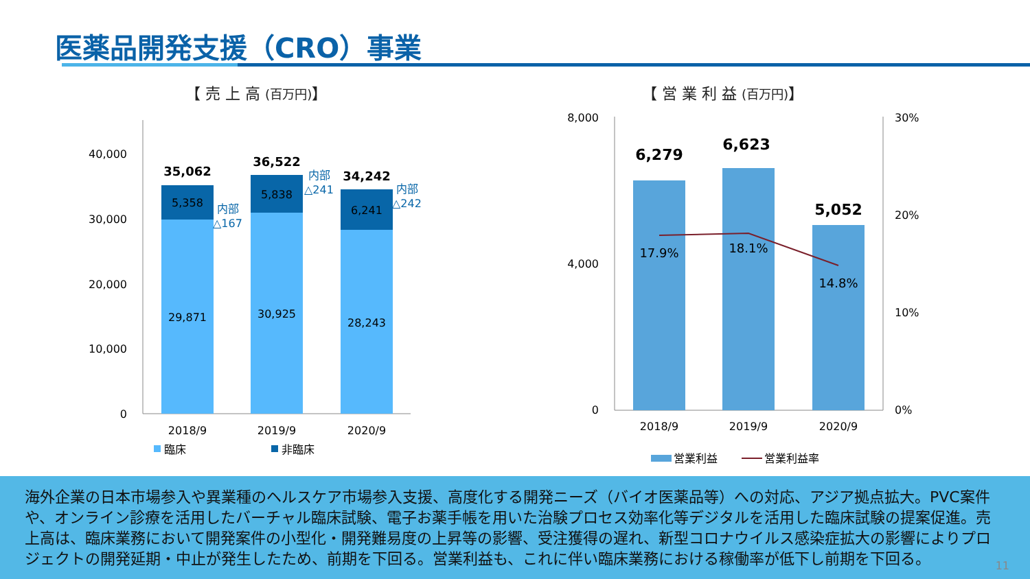医薬品開発支援（CRO）事業
【 売 上 高 (百万円)】 【 営 業 利 益 (百万円)】
40,000
30,000
20,000
10,000
0
35,062
36,522
34,242
5,358
5,838
6,241
29,871
30,925
28,243
内部
△167
内部
△241
内部
△242
2018/9
2019/9
2020/9
臨床
非臨床
8,000
4,000
0
30%
20%
10%
0%
6,279
6,623
5,052
17.9%
18.1%
14.8%
2018/9
2019/9
2020/9
営業利益
営業利益率
海外企業の日本市場参入や異業種のヘルスケア市場参入支援、高度化する開発ニーズ（バイオ医薬品等）への対応、アジア拠点拡大。PVC案件や、オンライン診療を活用したバーチャル臨床試験、電子お薬手帳を用いた治験プロセス効率化等デジタルを活用した臨床試験の提案促進。売上高は、臨床業務において開発案件の小型化・開発難易度の上昇等の影響、受注獲得の遅れ、新型コロナウイルス感染症拡大の影響によりプロジェクトの開発延期・中止が発生したため、前期を下回る。営業利益も、これに伴い臨床業務における稼働率が低下し前期を下回る。
11